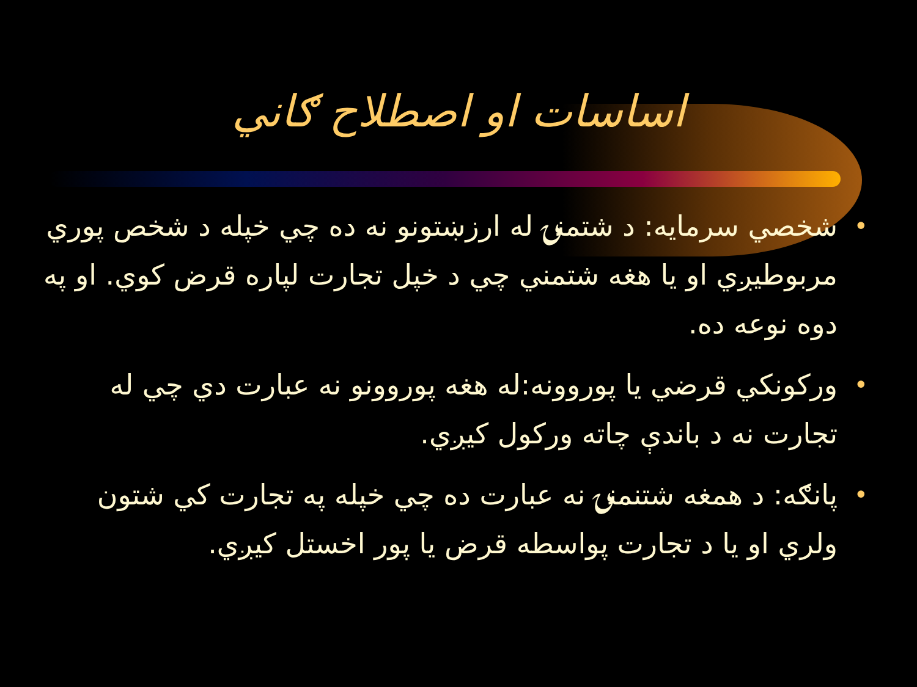اساسات او اصطلاح ګاني
• شخصي سرمايه: د شتمنۍ له ارزښتونو نه ده چي خپله د شخص پوري مربوطيږي او يا هغه شتمني چي د خپل تجارت لپاره قرض کوي. او په دوه نوعه ده.
• ورکونکي قرضي يا پوروونه:له هغه پوروونو نه عبارت دي چي له تجارت نه د باندې چاته ورکول کيږي.
• پانګه: د همغه شتنمنۍ نه عبارت ده چي خپله په تجارت کي شتون ولري او يا د تجارت پواسطه قرض يا پور اخستل کيږي.